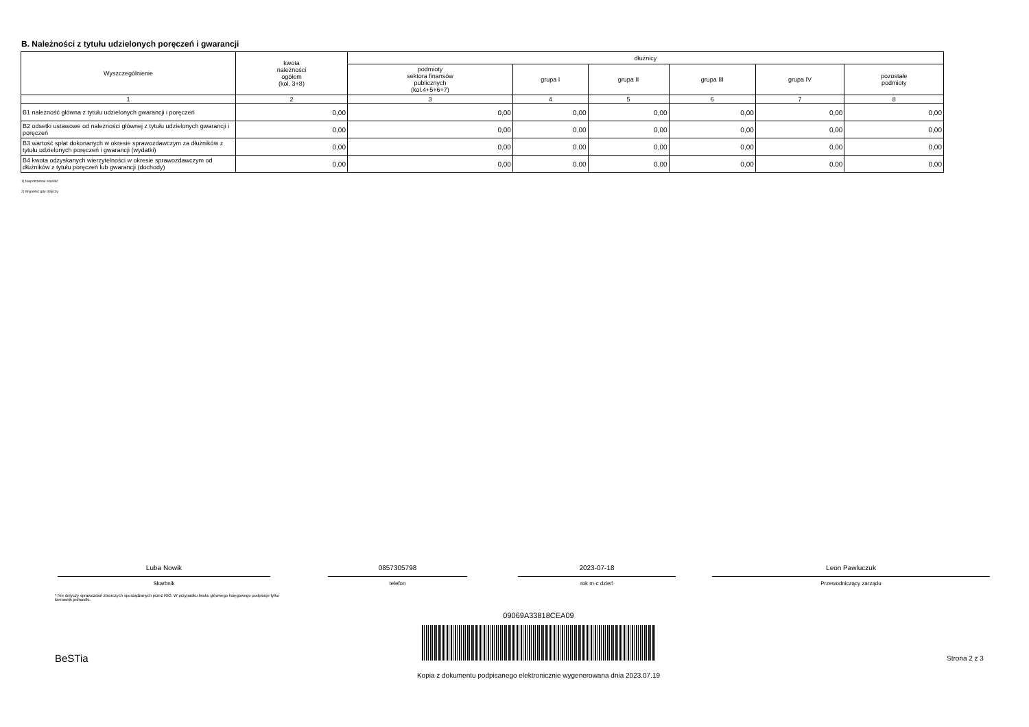B. Należności z tytułu udzielonych poręczeń i gwarancji
| Wyszczególnienie | kwota należności ogółem (kol. 3+8) | dłużnicy | | | | | |
| --- | --- | --- | --- | --- | --- | --- | --- |
| | | podmioty sektora finansów publicznych (kol.4+5+6+7) | grupa I | grupa II | grupa III | grupa IV | pozostałe podmioty |
| 1 | 2 | 3 | 4 | 5 | 6 | 7 | 8 |
| B1 należność główna z tytułu udzielonych gwarancji i poręczeń | 0,00 | 0,00 | 0,00 | 0,00 | 0,00 | 0,00 | 0,00 |
| B2 odsetki ustawowe od należności głównej z tytułu udzielonych gwarancji i poręczeń | 0,00 | 0,00 | 0,00 | 0,00 | 0,00 | 0,00 | 0,00 |
| B3 wartość spłat dokonanych w okresie sprawozdawczym za dłużników z tytułu udzielonych poręczeń i gwarancji (wydatki) | 0,00 | 0,00 | 0,00 | 0,00 | 0,00 | 0,00 | 0,00 |
| B4 kwota odzyskanych wierzytelności w okresie sprawozdawczym od dłużników z tytułu poręczeń lub gwarancji (dochody) | 0,00 | 0,00 | 0,00 | 0,00 | 0,00 | 0,00 | 0,00 |
1) Niepotrzebne skreślić
2) Wypełnić gdy dotyczy
Luba Nowik
Skarbnik
0857305798
telefon
2023-07-18
rok m-c dzień
Leon Pawluczuk
Przewodniczący zarządu
* Nie dotyczy sprawozdań zbiorczych sporządzanych przez RIO. W przypadku braku głównego księgowego podpisuje tylko kierownik jednostki.
09069A33818CEA09
BeSTia Strona 2 z 3
Kopia z dokumentu podpisanego elektronicznie wygenerowana dnia 2023.07.19